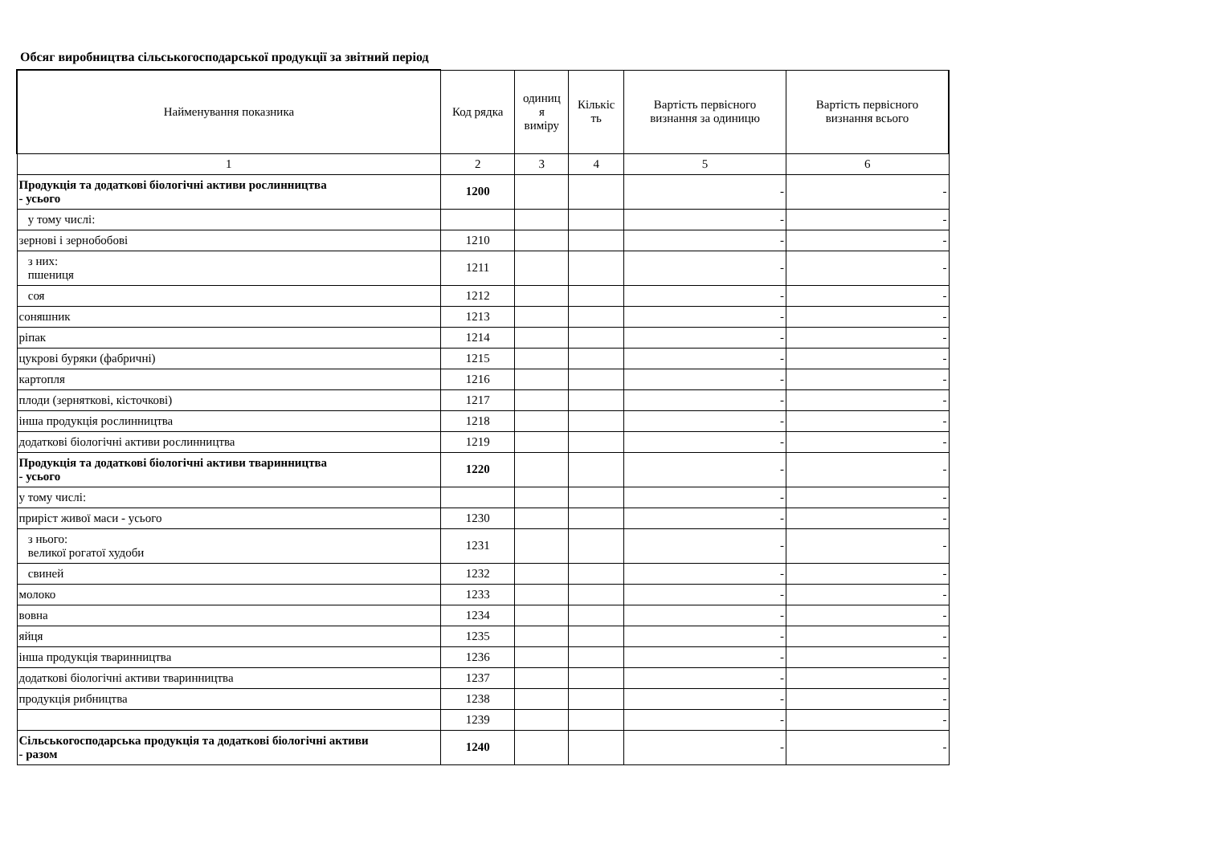Обсяг виробництва сільськогосподарської продукції за звітний період
| Найменування показника | Код рядка | одиниц я виміру | Кількіс ть | Вартість первісного визнання за одиницю | Вартість первісного визнання всього |
| --- | --- | --- | --- | --- | --- |
| 1 | 2 | 3 | 4 | 5 | 6 |
| Продукція та додаткові біологічні активи рослинництва - усього | 1200 | | | - | - |
| у тому числі: | | | | - | - |
| зернові і зернобобові | 1210 | | | - | - |
| з них: пшениця | 1211 | | | - | - |
| соя | 1212 | | | - | - |
| соняшник | 1213 | | | - | - |
| ріпак | 1214 | | | - | - |
| цукрові буряки (фабричні) | 1215 | | | - | - |
| картопля | 1216 | | | - | - |
| плоди (зерняткові, кісточкові) | 1217 | | | - | - |
| інша продукція рослинництва | 1218 | | | - | - |
| додаткові біологічні активи рослинництва | 1219 | | | - | - |
| Продукція та додаткові біологічні активи тваринництва - усього | 1220 | | | - | - |
| у тому числі: | | | | - | - |
| приріст живої маси - усього | 1230 | | | - | - |
| з нього: великої рогатої худоби | 1231 | | | - | - |
| свиней | 1232 | | | - | - |
| молоко | 1233 | | | - | - |
| вовна | 1234 | | | - | - |
| яйця | 1235 | | | - | - |
| інша продукція тваринництва | 1236 | | | - | - |
| додаткові біологічні активи тваринництва | 1237 | | | - | - |
| продукція рибництва | 1238 | | | - | - |
| | 1239 | | | - | - |
| Сільськогосподарська продукція та додаткові біологічні активи - разом | 1240 | | | - | - |